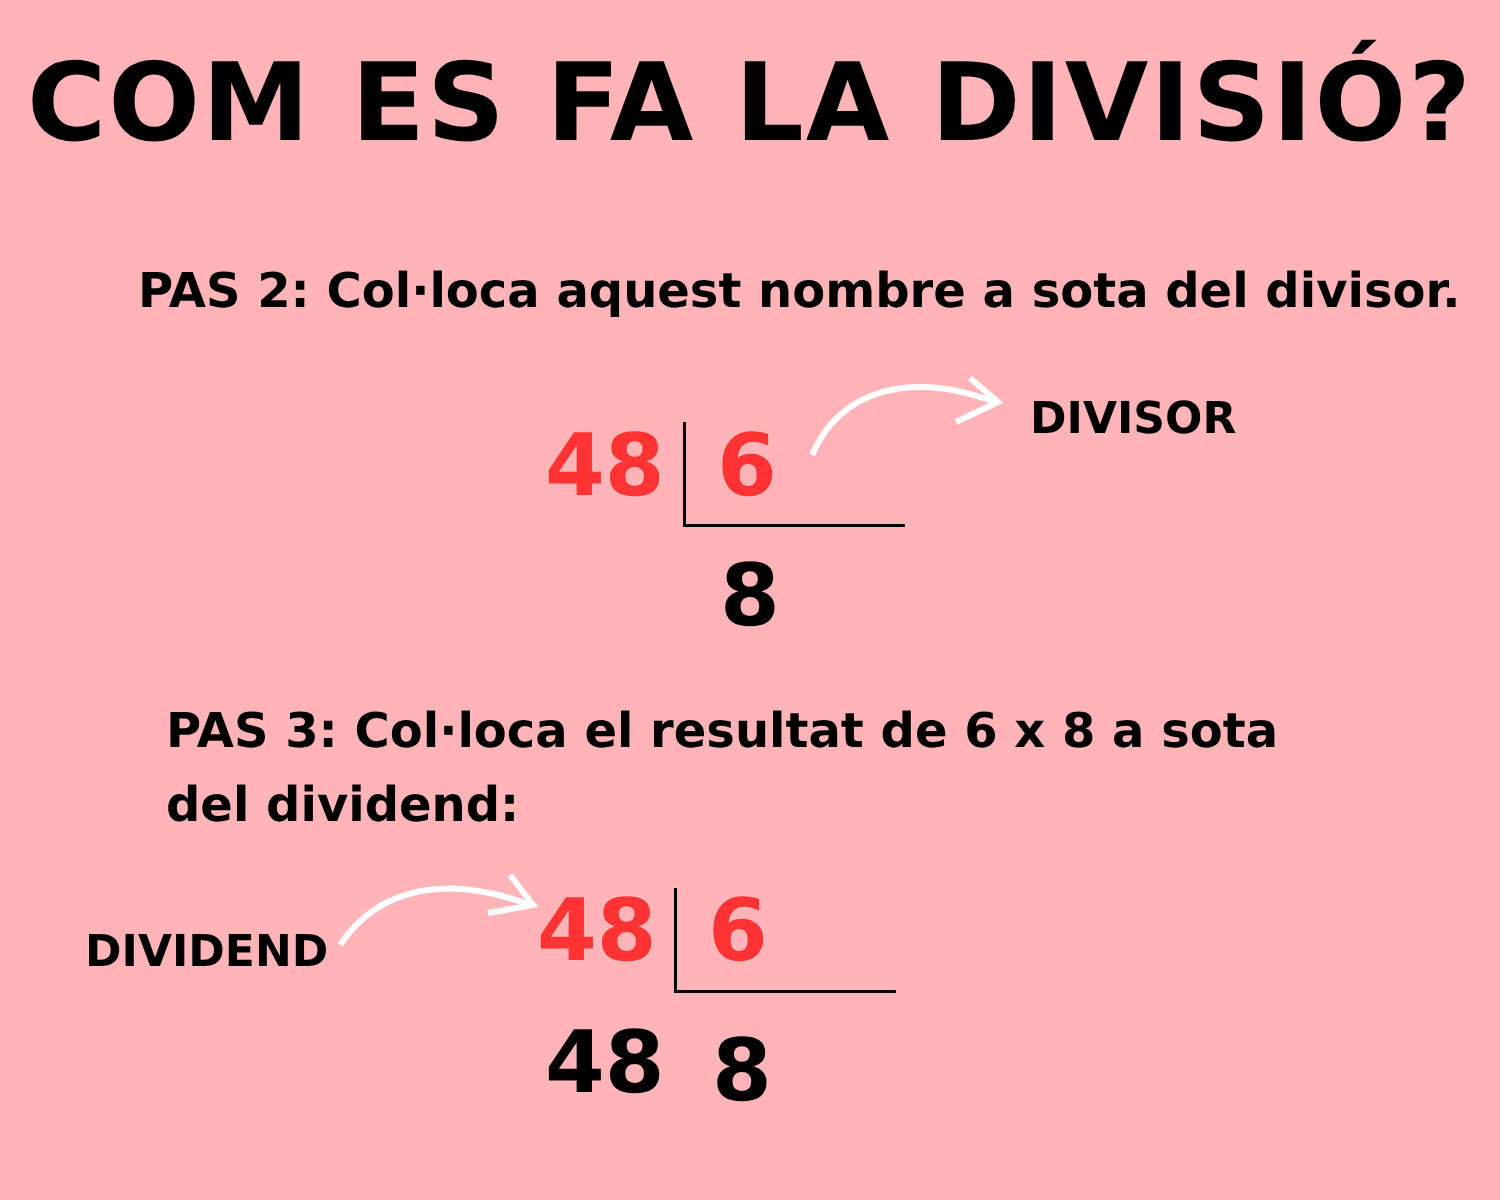COM ES FA LA DIVISIÓ?
PAS 2: Col·loca aquest nombre a sota del divisor.
48 6
8
DIVISOR
PAS 3: Col·loca el resultat de 6 x 8 a sota del dividend:
48 6
48 8
DIVIDEND